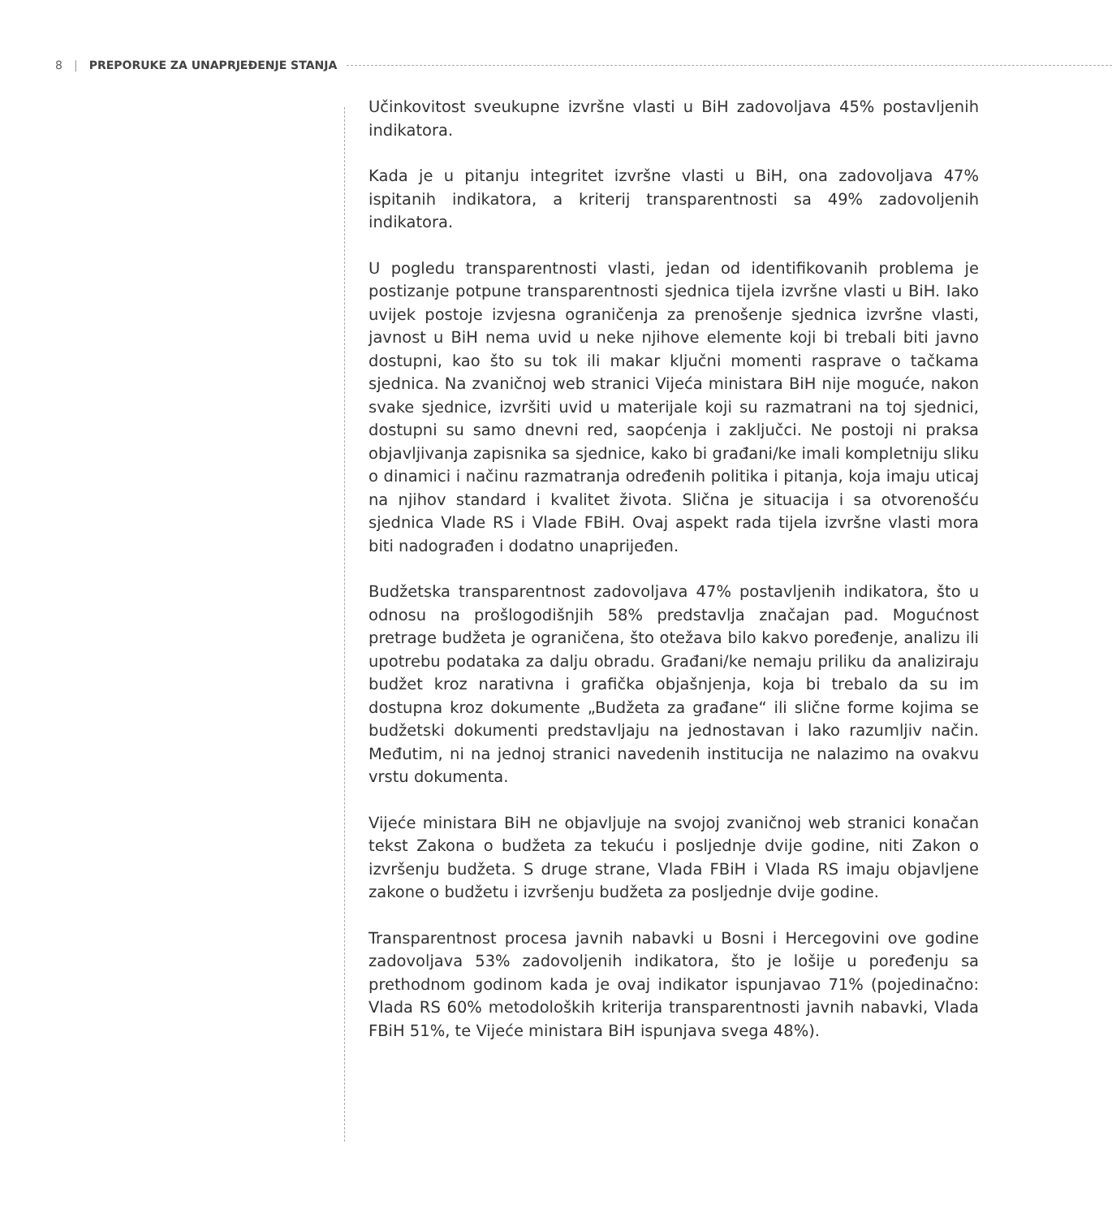8 | PREPORUKE ZA UNAPRJEĐENJE STANJA
Učinkovitost sveukupne izvršne vlasti u BiH zadovoljava 45% postavljenih indikatora.
Kada je u pitanju integritet izvršne vlasti u BiH, ona zadovoljava 47% ispitanih indikatora, a kriterij transparentnosti sa 49% zadovoljenih indikatora.
U pogledu transparentnosti vlasti, jedan od identifikovanih problema je postizanje potpune transparentnosti sjednica tijela izvršne vlasti u BiH. Iako uvijek postoje izvjesna ograničenja za prenošenje sjednica izvršne vlasti, javnost u BiH nema uvid u neke njihove elemente koji bi trebali biti javno dostupni, kao što su tok ili makar ključni momenti rasprave o tačkama sjednica. Na zvaničnoj web stranici Vijeća ministara BiH nije moguće, nakon svake sjednice, izvršiti uvid u materijale koji su razmatrani na toj sjednici, dostupni su samo dnevni red, saopćenja i zaključci. Ne postoji ni praksa objavljivanja zapisnika sa sjednice, kako bi građani/ke imali kompletniju sliku o dinamici i načinu razmatranja određenih politika i pitanja, koja imaju uticaj na njihov standard i kvalitet života. Slična je situacija i sa otvorenošću sjednica Vlade RS i Vlade FBiH. Ovaj aspekt rada tijela izvršne vlasti mora biti nadograđen i dodatno unaprijeđen.
Budžetska transparentnost zadovoljava 47% postavljenih indikatora, što u odnosu na prošlogodišnjih 58% predstavlja značajan pad. Mogućnost pretrage budžeta je ograničena, što otežava bilo kakvo poređenje, analizu ili upotrebu podataka za dalju obradu. Građani/ke nemaju priliku da analiziraju budžet kroz narativna i grafička objašnjenja, koja bi trebalo da su im dostupna kroz dokumente „Budžeta za građane“ ili slične forme kojima se budžetski dokumenti predstavljaju na jednostavan i lako razumljiv način. Međutim, ni na jednoj stranici navedenih institucija ne nalazimo na ovakvu vrstu dokumenta.
Vijeće ministara BiH ne objavljuje na svojoj zvaničnoj web stranici konačan tekst Zakona o budžeta za tekuću i posljednje dvije godine, niti Zakon o izvršenju budžeta. S druge strane, Vlada FBiH i Vlada RS imaju objavljene zakone o budžetu i izvršenju budžeta za posljednje dvije godine.
Transparentnost procesa javnih nabavki u Bosni i Hercegovini ove godine zadovoljava 53% zadovoljenih indikatora, što je lošije u poređenju sa prethodnom godinom kada je ovaj indikator ispunjavao 71% (pojedinačno: Vlada RS 60% metodoloških kriterija transparentnosti javnih nabavki, Vlada FBiH 51%, te Vijeće ministara BiH ispunjava svega 48%).